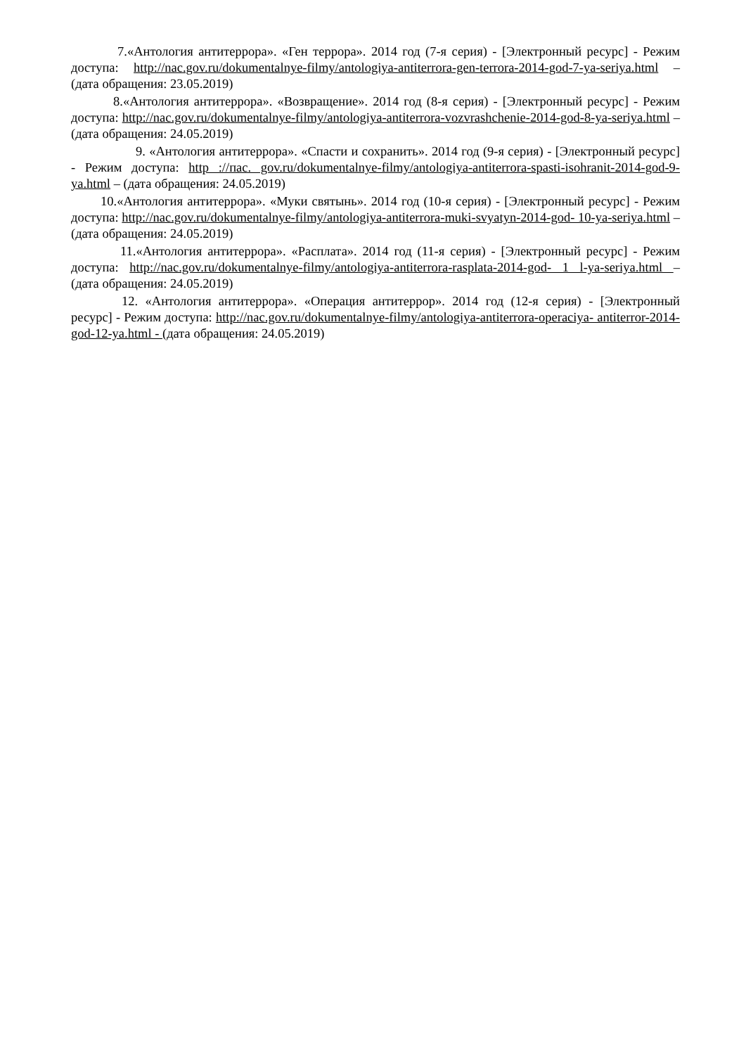7.«Антология антитеррора». «Ген террора». 2014 год (7-я серия) - [Электронный ресурс] - Режим доступа: http://nac.gov.ru/dokumentalnye-filmy/antologiya-antiterrora-gen-terrora-2014-god-7-ya-seriya.html – (дата обращения: 23.05.2019)
8.«Антология антитеррора». «Возвращение». 2014 год (8-я серия) - [Электронный ресурс] - Режим доступа: http://nac.gov.ru/dokumentalnye-filmy/antologiya-antiterrora-vozvrashchenie-2014-god-8-ya-seriya.html – (дата обращения: 24.05.2019)
9. «Антология антитеррора». «Спасти и сохранить». 2014 год (9-я серия) - [Электронный ресурс] - Режим доступа: http ://пас. gov.ru/dokumentalnye-filmy/antologiya-antiterrora-spasti-isohranit-2014-god-9-ya.html – (дата обращения: 24.05.2019)
10.«Антология антитеррора». «Муки святынь». 2014 год (10-я серия) - [Электронный ресурс] - Режим доступа: http://nac.gov.ru/dokumentalnye-filmy/antologiya-antiterrora-muki-svyatyn-2014-god- 10-ya-seriya.html – (дата обращения: 24.05.2019)
11.«Антология антитеррора». «Расплата». 2014 год (11-я серия) - [Электронный ресурс] - Режим доступа: http://nac.gov.ru/dokumentalnye-filmy/antologiya-antiterrora-rasplata-2014-god- 1 l-ya-seriya.html – (дата обращения: 24.05.2019)
12. «Антология антитеррора». «Операция антитеррор». 2014 год (12-я серия) - [Электронный ресурс] - Режим доступа: http://nac.gov.ru/dokumentalnye-filmy/antologiya-antiterrora-operaciya- antiterror-2014-god-12-ya.html - (дата обращения: 24.05.2019)